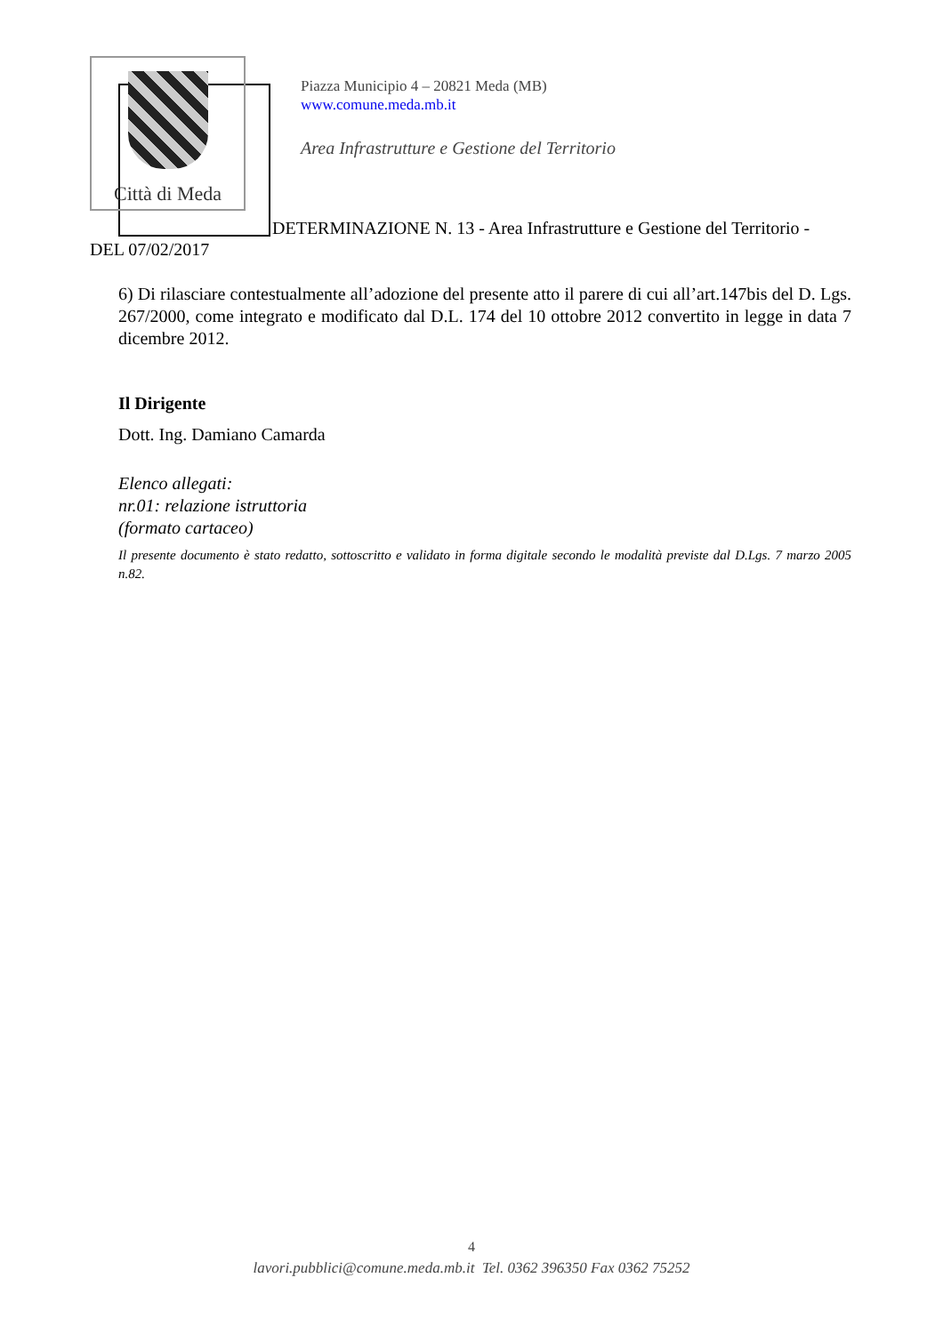Città di Meda
Piazza Municipio 4 – 20821 Meda (MB)
www.comune.meda.mb.it
Area Infrastrutture e Gestione del Territorio
DETERMINAZIONE N. 13 - Area Infrastrutture e Gestione del Territorio -
DEL 07/02/2017
6) Di rilasciare contestualmente all’adozione del presente atto il parere di cui all’art.147bis del D. Lgs. 267/2000, come integrato e modificato dal D.L. 174 del 10 ottobre 2012 convertito in legge in data 7 dicembre 2012.
Il Dirigente
Dott. Ing. Damiano Camarda
Elenco allegati:
nr.01: relazione istruttoria
(formato cartaceo)
Il presente documento è stato redatto, sottoscritto e validato in forma digitale secondo le modalità previste dal D.Lgs. 7 marzo 2005 n.82.
4
lavori.pubblici@comune.meda.mb.it Tel. 0362 396350 Fax 0362 75252